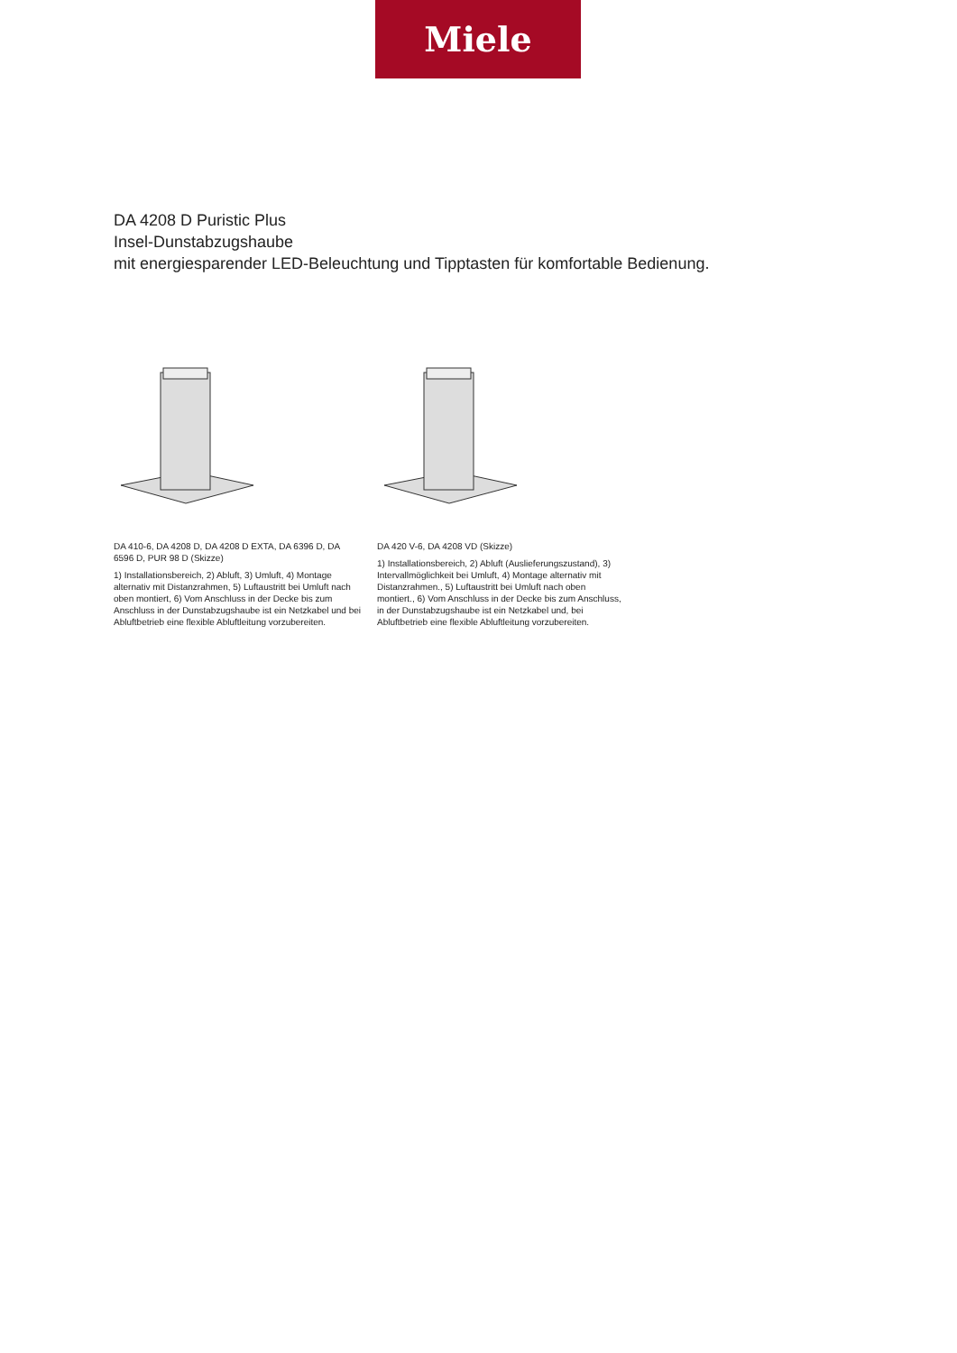Miele
DA 4208 D Puristic Plus
Insel-Dunstabzugshaube
mit energiesparender LED-Beleuchtung und Tipptasten für komfortable Bedienung.
DA 410-6, DA 4208 D, DA 4208 D EXTA, DA 6396 D, DA 6596 D, PUR 98 D (Skizze)
1) Installationsbereich, 2) Abluft, 3) Umluft, 4) Montage alternativ mit Distanzrahmen, 5) Luftaustritt bei Umluft nach oben montiert, 6) Vom Anschluss in der Decke bis zum Anschluss in der Dunstabzugshaube ist ein Netzkabel und bei Abluftbetrieb eine flexible Abluftleitung vorzubereiten.
DA 420 V-6, DA 4208 VD (Skizze)
1) Installationsbereich, 2) Abluft (Auslieferungszustand), 3) Intervallmöglichkeit bei Umluft, 4) Montage alternativ mit Distanzrahmen., 5) Luftaustritt bei Umluft nach oben montiert., 6) Vom Anschluss in der Decke bis zum Anschluss, in der Dunstabzugshaube ist ein Netzkabel und, bei Abluftbetrieb eine flexible Abluftleitung vorzubereiten.